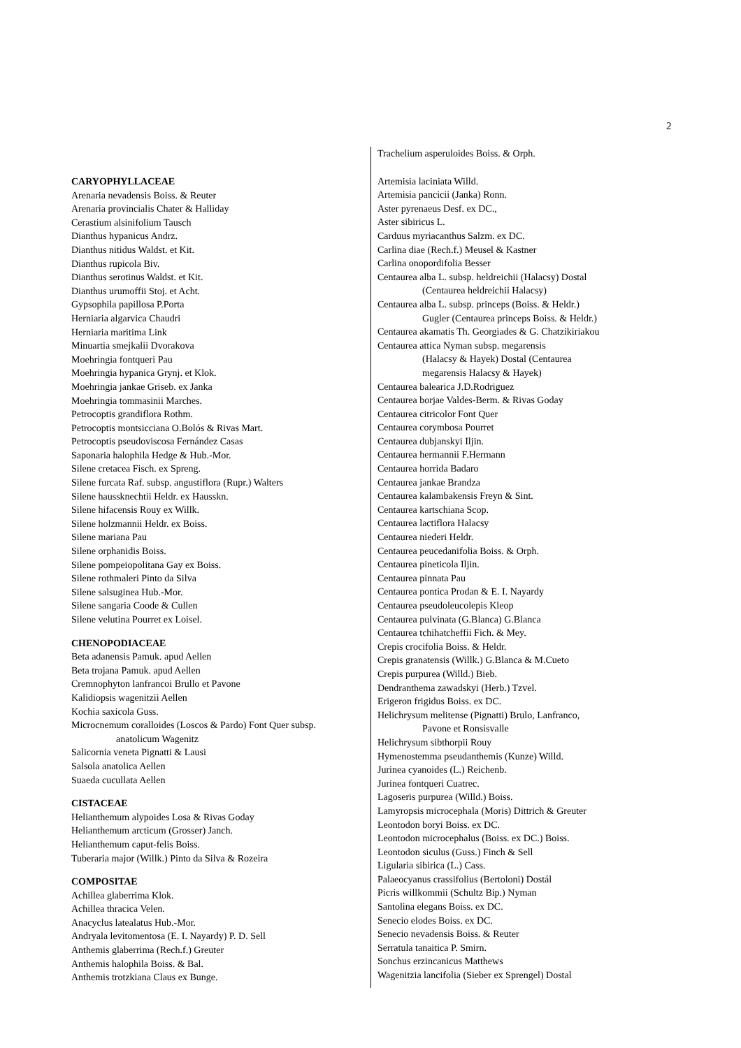2
CARYOPHYLLACEAE
Arenaria nevadensis Boiss. & Reuter
Arenaria provincialis Chater & Halliday
Cerastium alsinifolium Tausch
Dianthus hypanicus Andrz.
Dianthus nitidus Waldst. et Kit.
Dianthus rupicola Biv.
Dianthus serotinus Waldst. et Kit.
Dianthus urumoffii Stoj. et Acht.
Gypsophila papillosa P.Porta
Herniaria algarvica Chaudri
Herniaria maritima Link
Minuartia smejkalii Dvorakova
Moehringia fontqueri Pau
Moehringia hypanica Grynj. et Klok.
Moehringia jankae Griseb. ex Janka
Moehringia tommasinii Marches.
Petrocoptis grandiflora Rothm.
Petrocoptis montsicciana O.Bolós & Rivas Mart.
Petrocoptis pseudoviscosa Fernández Casas
Saponaria halophila Hedge & Hub.-Mor.
Silene cretacea Fisch. ex Spreng.
Silene furcata Raf. subsp. angustiflora (Rupr.) Walters
Silene haussknechtii Heldr. ex Hausskn.
Silene hifacensis Rouy ex Willk.
Silene holzmannii Heldr. ex Boiss.
Silene mariana Pau
Silene orphanidis Boiss.
Silene pompeiopolitana Gay ex Boiss.
Silene rothmaleri Pinto da Silva
Silene salsuginea Hub.-Mor.
Silene sangaria Coode & Cullen
Silene velutina Pourret ex Loisel.
CHENOPODIACEAE
Beta adanensis Pamuk. apud Aellen
Beta trojana Pamuk. apud Aellen
Cremnophyton lanfrancoi Brullo et Pavone
Kalidiopsis wagenitzii Aellen
Kochia saxicola Guss.
Microcnemum coralloides (Loscos & Pardo) Font Quer subsp.
anatolicum Wagenitz
Salicornia veneta Pignatti & Lausi
Salsola anatolica Aellen
Suaeda cucullata Aellen
CISTACEAE
Helianthemum alypoides Losa & Rivas Goday
Helianthemum arcticum (Grosser) Janch.
Helianthemum caput-felis Boiss.
Tuberaria major (Willk.) Pinto da Silva & Rozeira
COMPOSITAE
Achillea glaberrima Klok.
Achillea thracica Velen.
Anacyclus latealatus Hub.-Mor.
Andryala levitomentosa (E. I. Nayardy) P. D. Sell
Anthemis glaberrima (Rech.f.) Greuter
Anthemis halophila Boiss. & Bal.
Anthemis trotzkiana Claus ex Bunge.
Trachelium asperuloides Boiss. & Orph.
Artemisia laciniata Willd.
Artemisia pancicii (Janka) Ronn.
Aster pyrenaeus Desf. ex DC.,
Aster sibiricus L.
Carduus myriacanthus Salzm. ex DC.
Carlina diae (Rech.f.) Meusel & Kastner
Carlina onopordifolia Besser
Centaurea alba L. subsp. heldreichii (Halacsy) Dostal
(Centaurea heldreichii Halacsy)
Centaurea alba L. subsp. princeps (Boiss. & Heldr.)
Gugler (Centaurea princeps Boiss. & Heldr.)
Centaurea akamatis Th. Georgiades & G. Chatzikiriakou
Centaurea attica Nyman subsp. megarensis
(Halacsy & Hayek) Dostal (Centaurea
megarensis Halacsy & Hayek)
Centaurea balearica J.D.Rodriguez
Centaurea borjae Valdes-Berm. & Rivas Goday
Centaurea citricolor Font Quer
Centaurea corymbosa Pourret
Centaurea dubjanskyi Iljin.
Centaurea hermannii F.Hermann
Centaurea horrida Badaro
Centaurea jankae Brandza
Centaurea kalambakensis Freyn & Sint.
Centaurea kartschiana Scop.
Centaurea lactiflora Halacsy
Centaurea niederi Heldr.
Centaurea peucedanifolia Boiss. & Orph.
Centaurea pineticola Iljin.
Centaurea pinnata Pau
Centaurea pontica Prodan & E. I. Nayardy
Centaurea pseudoleucolepis Kleop
Centaurea pulvinata (G.Blanca) G.Blanca
Centaurea tchihatcheffii Fich. & Mey.
Crepis crocifolia Boiss. & Heldr.
Crepis granatensis (Willk.) G.Blanca & M.Cueto
Crepis purpurea (Willd.) Bieb.
Dendranthema zawadskyi (Herb.) Tzvel.
Erigeron frigidus Boiss. ex DC.
Helichrysum melitense (Pignatti) Brulo, Lanfranco,
Pavone et Ronsisvalle
Helichrysum sibthorpii Rouy
Hymenostemma pseudanthemis (Kunze) Willd.
Jurinea cyanoides (L.) Reichenb.
Jurinea fontqueri Cuatrec.
Lagoseris purpurea (Willd.) Boiss.
Lamyropsis microcephala (Moris) Dittrich & Greuter
Leontodon boryi Boiss. ex DC.
Leontodon microcephalus (Boiss. ex DC.) Boiss.
Leontodon siculus (Guss.) Finch & Sell
Ligularia sibirica (L.) Cass.
Palaeocyanus crassifolius (Bertoloni) Dostál
Picris willkommii (Schultz Bip.) Nyman
Santolina elegans Boiss. ex DC.
Senecio elodes Boiss. ex DC.
Senecio nevadensis Boiss. & Reuter
Serratula tanaitica P. Smirn.
Sonchus erzincanicus Matthews
Wagenitzia lancifolia (Sieber ex Sprengel) Dostal